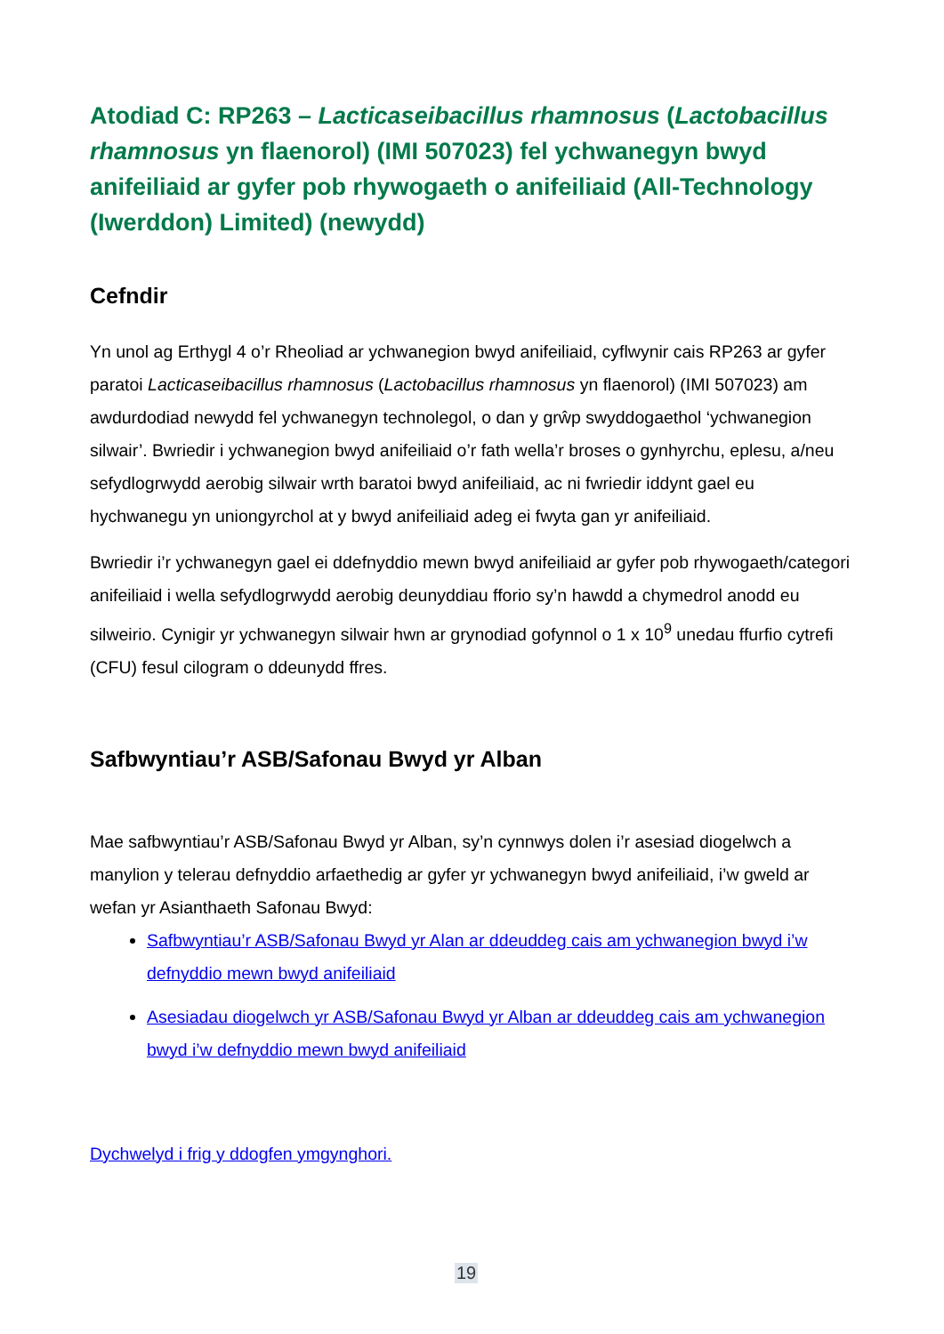Atodiad C: RP263 – Lacticaseibacillus rhamnosus (Lactobacillus rhamnosus yn flaenorol) (IMI 507023) fel ychwanegyn bwyd anifeiliaid ar gyfer pob rhywogaeth o anifeiliaid (All-Technology (Iwerddon) Limited) (newydd)
Cefndir
Yn unol ag Erthygl 4 o’r Rheoliad ar ychwanegion bwyd anifeiliaid, cyflwynir cais RP263 ar gyfer paratoi Lacticaseibacillus rhamnosus (Lactobacillus rhamnosus yn flaenorol) (IMI 507023) am awdurdodiad newydd fel ychwanegyn technolegol, o dan y grŵp swyddogaethol ‘ychwanegion silwair’. Bwriedir i ychwanegion bwyd anifeiliaid o’r fath wella’r broses o gynhyrchu, eplesu, a/neu sefydlogrwydd aerobig silwair wrth baratoi bwyd anifeiliaid, ac ni fwriedir iddynt gael eu hychwanegu yn uniongyrchol at y bwyd anifeiliaid adeg ei fwyta gan yr anifeiliaid.
Bwriedir i’r ychwanegyn gael ei ddefnyddio mewn bwyd anifeiliaid ar gyfer pob rhywogaeth/categori anifeiliaid i wella sefydlogrwydd aerobig deunyddiau fforio sy’n hawdd a chymedrol anodd eu silweirio. Cynigir yr ychwanegyn silwair hwn ar grynodiad gofynnol o 1 x 10<sup>9</sup> unedau ffurfio cytrefi (CFU) fesul cilogram o ddeunydd ffres.
Safbwyntiau’r ASB/Safonau Bwyd yr Alban
Mae safbwyntiau’r ASB/Safonau Bwyd yr Alban, sy’n cynnwys dolen i’r asesiad diogelwch a manylion y telerau defnyddio arfaethedig ar gyfer yr ychwanegyn bwyd anifeiliaid, i’w gweld ar wefan yr Asianthaeth Safonau Bwyd:
Safbwyntiau’r ASB/Safonau Bwyd yr Alan ar ddeuddeg cais am ychwanegion bwyd i’w defnyddio mewn bwyd anifeiliaid
Asesiadau diogelwch yr ASB/Safonau Bwyd yr Alban ar ddeuddeg cais am ychwanegion bwyd i’w defnyddio mewn bwyd anifeiliaid
Dychwelyd i frig y ddogfen ymgynghori.
19